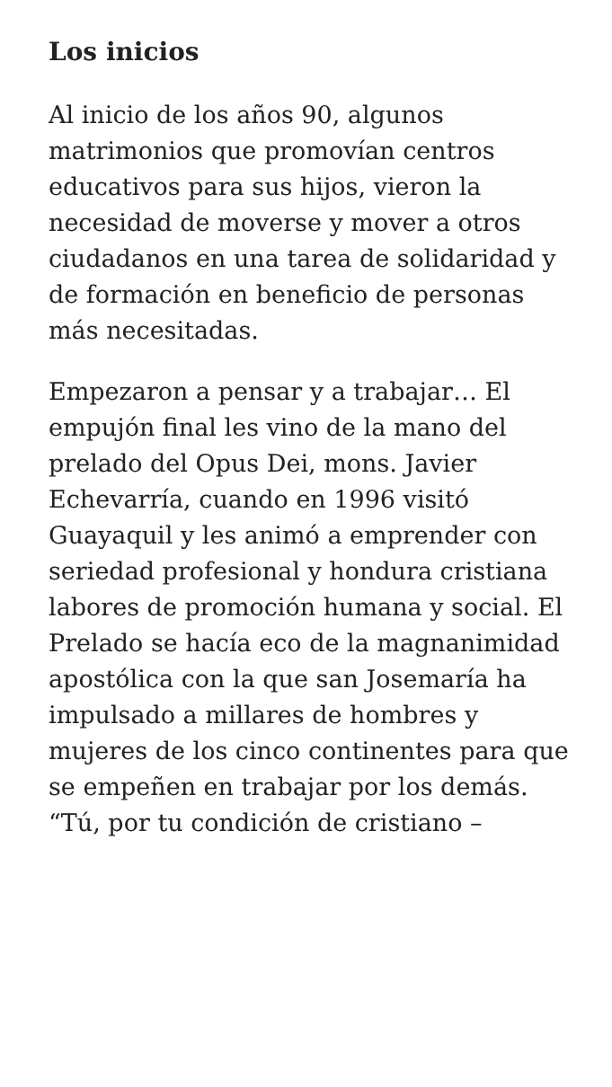Los inicios
Al inicio de los años 90, algunos matrimonios que promovían centros educativos para sus hijos, vieron la necesidad de moverse y mover a otros ciudadanos en una tarea de solidaridad y de formación en beneficio de personas más necesitadas.
Empezaron a pensar y a trabajar… El empujón final les vino de la mano del prelado del Opus Dei, mons. Javier Echevarría, cuando en 1996 visitó Guayaquil y les animó a emprender con seriedad profesional y hondura cristiana labores de promoción humana y social. El Prelado se hacía eco de la magnanimidad apostólica con la que san Josemaría ha impulsado a millares de hombres y mujeres de los cinco continentes para que se empeñen en trabajar por los demás. “Tú, por tu condición de cristiano –